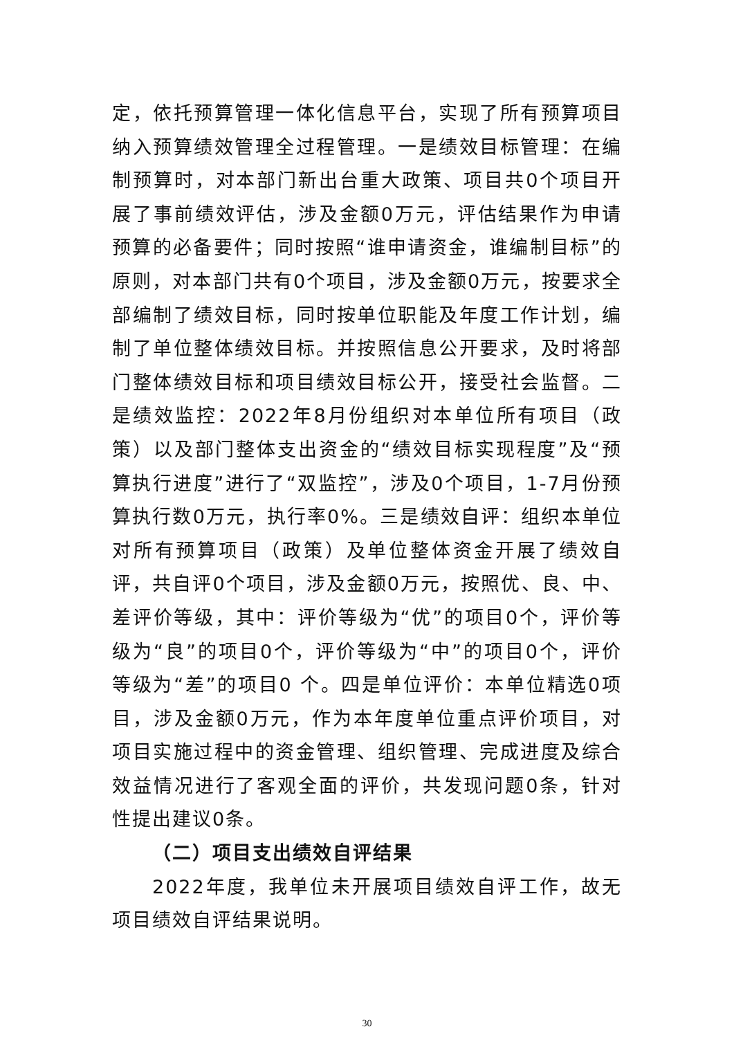定，依托预算管理一体化信息平台，实现了所有预算项目纳入预算绩效管理全过程管理。一是绩效目标管理：在编制预算时，对本部门新出台重大政策、项目共0个项目开展了事前绩效评估，涉及金额0万元，评估结果作为申请预算的必备要件；同时按照“谁申请资金，谁编制目标”的原则，对本部门共有0个项目，涉及金额0万元，按要求全部编制了绩效目标，同时按单位职能及年度工作计划，编制了单位整体绩效目标。并按照信息公开要求，及时将部门整体绩效目标和项目绩效目标公开，接受社会监督。二是绩效监控：2022年8月份组织对本单位所有项目（政策）以及部门整体支出资金的“绩效目标实现程度”及“预算执行进度”进行了“双监控”，涉及0个项目，1-7月份预算执行数0万元，执行率0%。三是绩效自评：组织本单位对所有预算项目（政策）及单位整体资金开展了绩效自评，共自评0个项目，涉及金额0万元，按照优、良、中、差评价等级，其中：评价等级为“优”的项目0个，评价等级为“良”的项目0个，评价等级为“中”的项目0个，评价等级为“差”的项目0 个。四是单位评价：本单位精选0项目，涉及金额0万元，作为本年度单位重点评价项目，对项目实施过程中的资金管理、组织管理、完成进度及综合效益情况进行了客观全面的评价，共发现问题0条，针对性提出建议0条。
（二）项目支出绩效自评结果
2022年度，我单位未开展项目绩效自评工作，故无项目绩效自评结果说明。
30